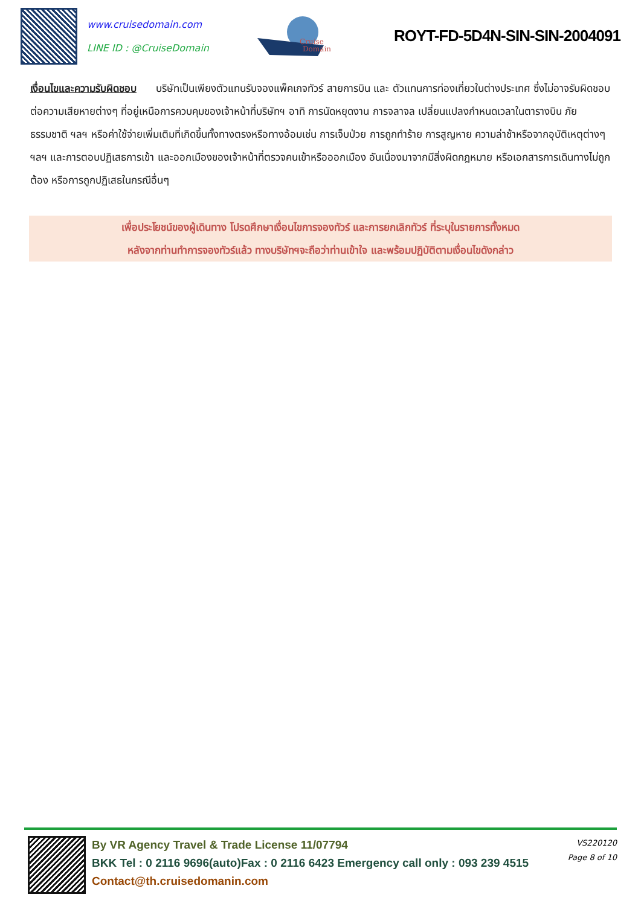www.cruisedomain.com
LINE ID : @CruiseDomain
Cruise
Domain
ROYT-FD-5D4N-SIN-SIN-2004091
เงื่อนไขและความรับผิดชอบ บริษัทเป็นเพียงตัวแทนรับจองแพ็คเกจทัวร์ สายการบิน และ ตัวแทนการท่องเที่ยวในต่างประเทศ ซึ่งไม่อาจรับผิดชอบต่อความเสียหายต่างๆ ที่อยู่เหนือการควบคุมของเจ้าหน้าที่บริษัทฯ อาทิ การนัดหยุดงาน การจลาจล เปลี่ยนแปลงกำหนดเวลาในตารางบิน ภัยธรรมชาติ ฯลฯ หรือค่าใช้จ่ายเพิ่มเติมที่เกิดขึ้นทั้งทางตรงหรือทางอ้อมเช่น การเจ็บป่วย การถูกทำร้าย การสูญหาย ความล่าช้าหรือจากอุบัติเหตุต่างๆฯลฯ และการตอบปฏิเสธการเข้า และออกเมืองของเจ้าหน้าที่ตรวจคนเข้าหรือออกเมือง อันเนื่องมาจากมีสิ่งผิดกฎหมาย หรือเอกสารการเดินทางไม่ถูกต้อง หรือการถูกปฏิเสธในกรณีอื่นๆ
เพื่อประโยชน์ของผู้เดินทาง โปรดศึกษาเงื่อนไขการจองทัวร์ และการยกเลิกทัวร์ ที่ระบุในรายการทั้งหมด
หลังจากท่านทำการจองทัวร์แล้ว ทางบริษัทฯจะถือว่าท่านเข้าใจ และพร้อมปฏิบัติตามเงื่อนไขดังกล่าว
By VR Agency Travel & Trade License 11/07794
BKK Tel : 0 2116 9696(auto)Fax : 0 2116 6423 Emergency call only : 093 239 4515
Contact@th.cruisedomanin.com
VS220120
Page 8 of 10